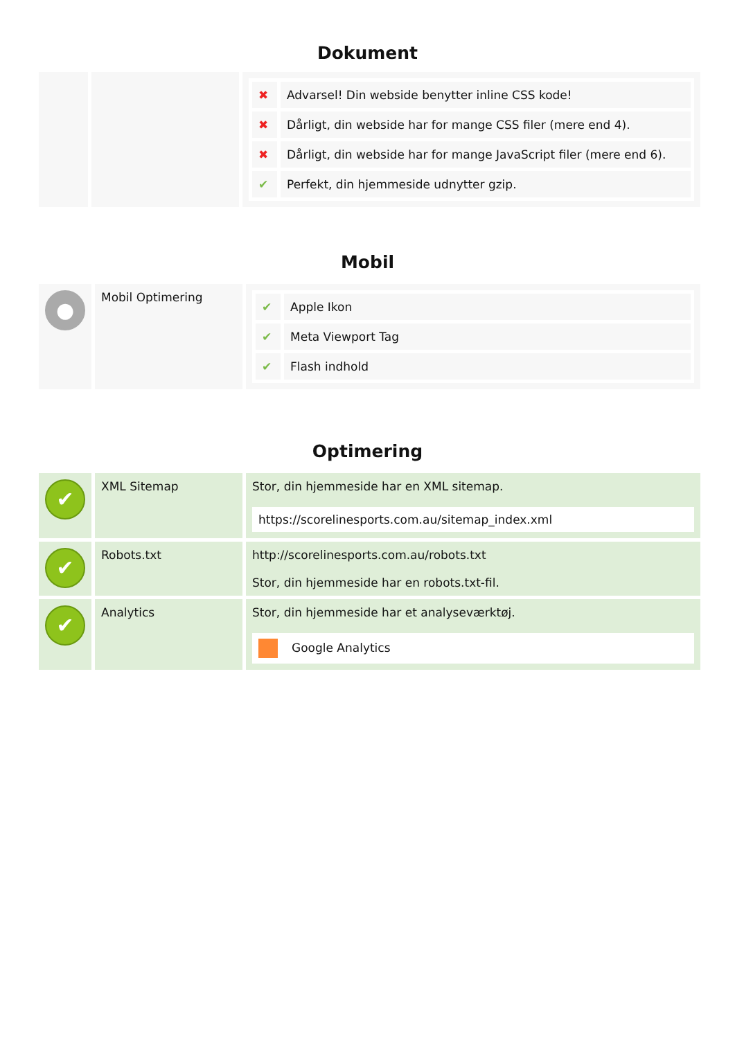Dokument
| | | / ✖ / Advarsel! Din webside benytter inline CSS kode! / / ✖ / Dårligt, din webside har for mange CSS filer (mere end 4). / / ✖ / Dårligt, din webside har for mange JavaScript filer (mere end 6). / / ✔ / Perfekt, din hjemmeside udnytter gzip. / |
Mobil
| ● | Mobil Optimering | / ✔ / Apple Ikon / / ✔ / Meta Viewport Tag / / ✔ / Flash indhold / |
Optimering
| ✔ | XML Sitemap | Stor, din hjemmeside har en XML sitemap. https://scorelinesports.com.au/sitemap_index.xml |
| ✔ | Robots.txt | http://scorelinesports.com.au/robots.txt Stor, din hjemmeside har en robots.txt-fil. |
| ✔ | Analytics | Stor, din hjemmeside har et analyseværktøj. Google Analytics |